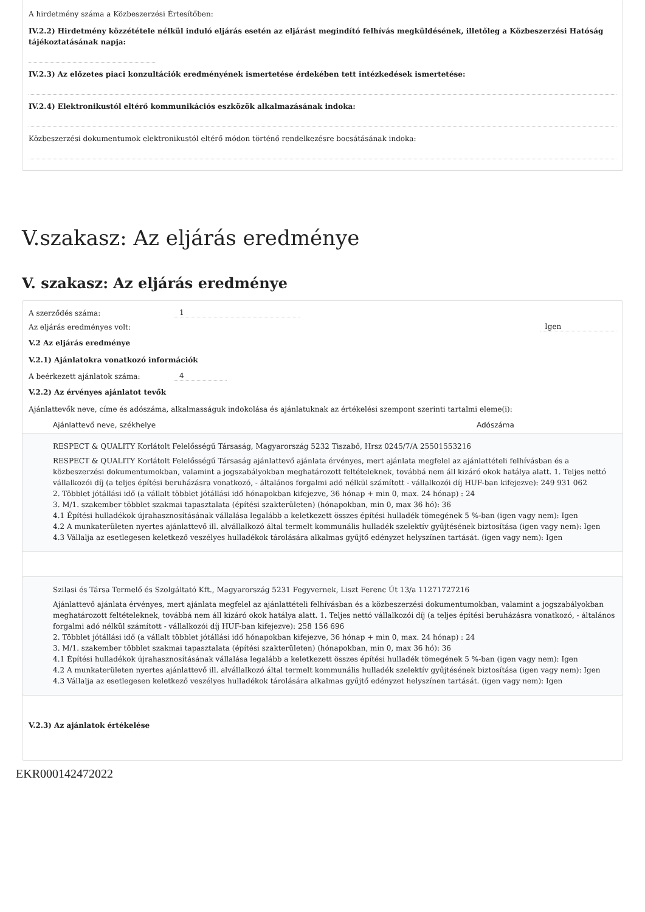A hirdetmény száma a Közbeszerzési Értesítőben:
IV.2.2) Hirdetmény közzététele nélkül induló eljárás esetén az eljárást megindító felhívás megküldésének, illetőleg a Közbeszerzési Hatóság tájékoztatásának napja:
IV.2.3) Az előzetes piaci konzultációk eredményének ismertetése érdekében tett intézkedések ismertetése:
IV.2.4) Elektronikustól eltérő kommunikációs eszközök alkalmazásának indoka:
Közbeszerzési dokumentumok elektronikustól eltérő módon történő rendelkezésre bocsátásának indoka:
V.szakasz: Az eljárás eredménye
V. szakasz: Az eljárás eredménye
A szerződés száma: 1
Az eljárás eredményes volt: Igen
V.2 Az eljárás eredménye
V.2.1) Ajánlatokra vonatkozó információk
A beérkezett ajánlatok száma: 4
V.2.2) Az érvényes ajánlatot tevők
Ajánlattevők neve, címe és adószáma, alkalmasságuk indokolása és ajánlatuknak az értékelési szempont szerinti tartalmi eleme(i):
Ajánlattevő neve, székhelye Adószáma
RESPECT & QUALITY Korlátolt Felelősségű Társaság, Magyarország 5232 Tiszabő, Hrsz 0245/7/A 25501553216
RESPECT & QUALITY Korlátolt Felelősségű Társaság ajánlattevő ajánlata érvényes, mert ajánlata megfelel az ajánlattételi felhívásban és a közbeszerzési dokumentumokban, valamint a jogszabályokban meghatározott feltételeknek, továbbá nem áll kizáró okok hatálya alatt. 1. Teljes nettó vállalkozói díj (a teljes építési beruházásra vonatkozó, - általános forgalmi adó nélkül számított - vállalkozói díj HUF-ban kifejezve): 249 931 062
2. Többlet jótállási idő (a vállalt többlet jótállási idő hónapokban kifejezve, 36 hónap + min 0, max. 24 hónap) : 24
3. M/1. szakember többlet szakmai tapasztalata (építési szakterületen) (hónapokban, min 0, max 36 hó): 36
4.1 Építési hulladékok újrahasznosításának vállalása legalább a keletkezett összes építési hulladék tömegének 5 %-ban (igen vagy nem): Igen
4.2 A munkaterületen nyertes ajánlattevő ill. alvállalkozó által termelt kommunális hulladék szelektív gyűjtésének biztosítása (igen vagy nem): Igen
4.3 Vállalja az esetlegesen keletkező veszélyes hulladékok tárolására alkalmas gyűjtő edényzet helyszínen tartását. (igen vagy nem): Igen
Szilasi és Társa Termelő és Szolgáltató Kft., Magyarország 5231 Fegyvernek, Liszt Ferenc Út 13/a 11271727216
Ajánlattevő ajánlata érvényes, mert ajánlata megfelel az ajánlattételi felhívásban és a közbeszerzési dokumentumokban, valamint a jogszabályokban meghatározott feltételeknek, továbbá nem áll kizáró okok hatálya alatt. 1. Teljes nettó vállalkozói díj (a teljes építési beruházásra vonatkozó, - általános forgalmi adó nélkül számított - vállalkozói díj HUF-ban kifejezve): 258 156 696
2. Többlet jótállási idő (a vállalt többlet jótállási idő hónapokban kifejezve, 36 hónap + min 0, max. 24 hónap) : 24
3. M/1. szakember többlet szakmai tapasztalata (építési szakterületen) (hónapokban, min 0, max 36 hó): 36
4.1 Építési hulladékok újrahasznosításának vállalása legalább a keletkezett összes építési hulladék tömegének 5 %-ban (igen vagy nem): Igen
4.2 A munkaterületen nyertes ajánlattevő ill. alvállalkozó által termelt kommunális hulladék szelektív gyűjtésének biztosítása (igen vagy nem): Igen
4.3 Vállalja az esetlegesen keletkező veszélyes hulladékok tárolására alkalmas gyűjtő edényzet helyszínen tartását. (igen vagy nem): Igen
V.2.3) Az ajánlatok értékelése
EKR000142472022